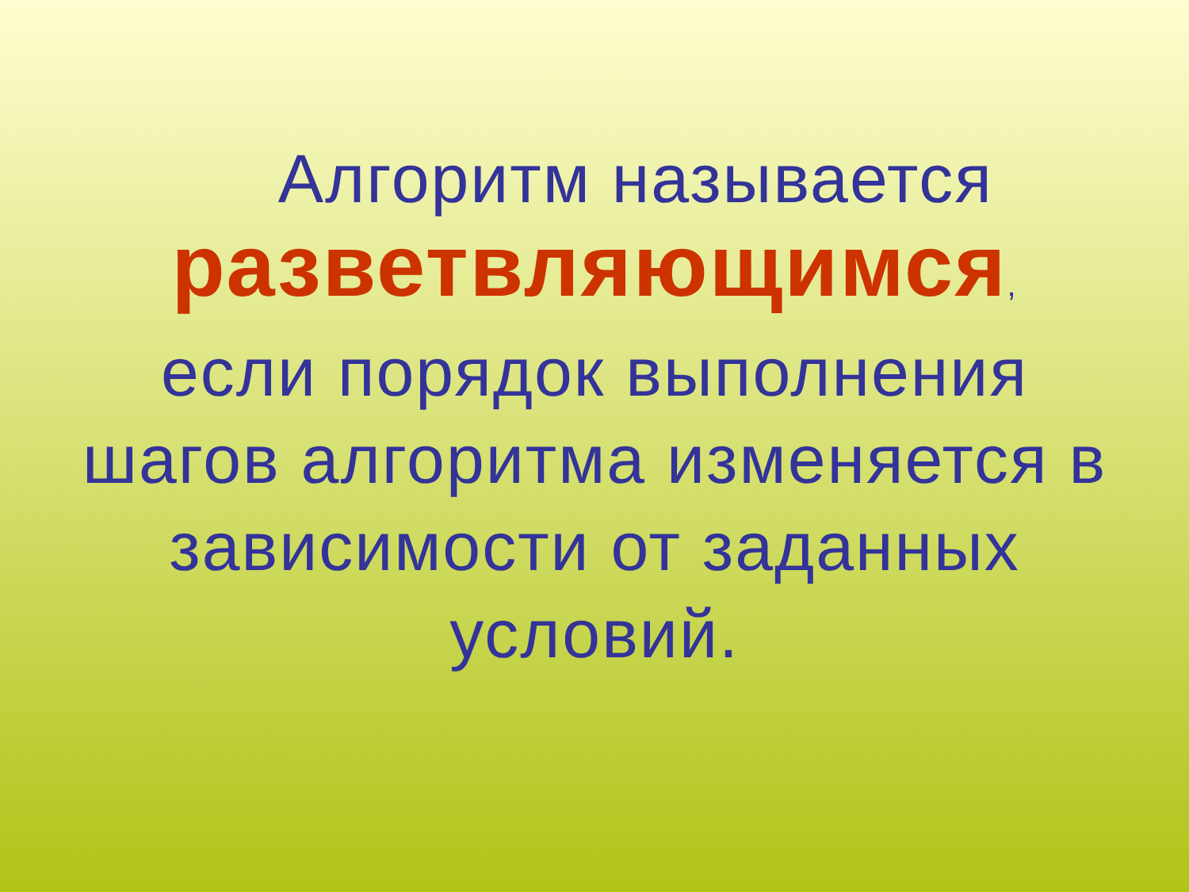Алгоритм называется
разветвляющимся,
если порядок выполнения
шагов алгоритма изменяется в
зависимости от заданных
условий.